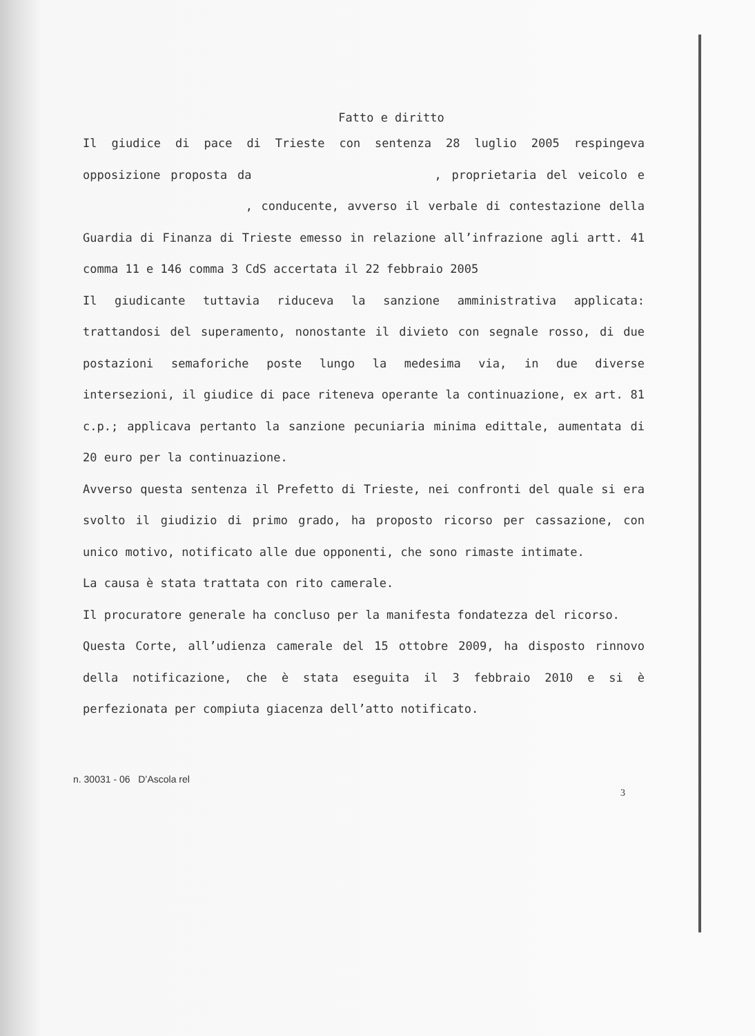Fatto e diritto
Il giudice di pace di Trieste con sentenza 28 luglio 2005 respingeva opposizione proposta da , proprietaria del veicolo e , conducente, avverso il verbale di contestazione della Guardia di Finanza di Trieste emesso in relazione all’infrazione agli artt. 41 comma 11 e 146 comma 3 CdS accertata il 22 febbraio 2005
Il giudicante tuttavia riduceva la sanzione amministrativa applicata: trattandosi del superamento, nonostante il divieto con segnale rosso, di due postazioni semaforiche poste lungo la medesima via, in due diverse intersezioni, il giudice di pace riteneva operante la continuazione, ex art. 81 c.p.; applicava pertanto la sanzione pecuniaria minima edittale, aumentata di 20 euro per la continuazione.
Avverso questa sentenza il Prefetto di Trieste, nei confronti del quale si era svolto il giudizio di primo grado, ha proposto ricorso per cassazione, con unico motivo, notificato alle due opponenti, che sono rimaste intimate.
La causa è stata trattata con rito camerale.
Il procuratore generale ha concluso per la manifesta fondatezza del ricorso.
Questa Corte, all’udienza camerale del 15 ottobre 2009, ha disposto rinnovo della notificazione, che è stata eseguita il 3 febbraio 2010 e si è perfezionata per compiuta giacenza dell’atto notificato.
n. 30031 - 06 D’Ascola rel 3